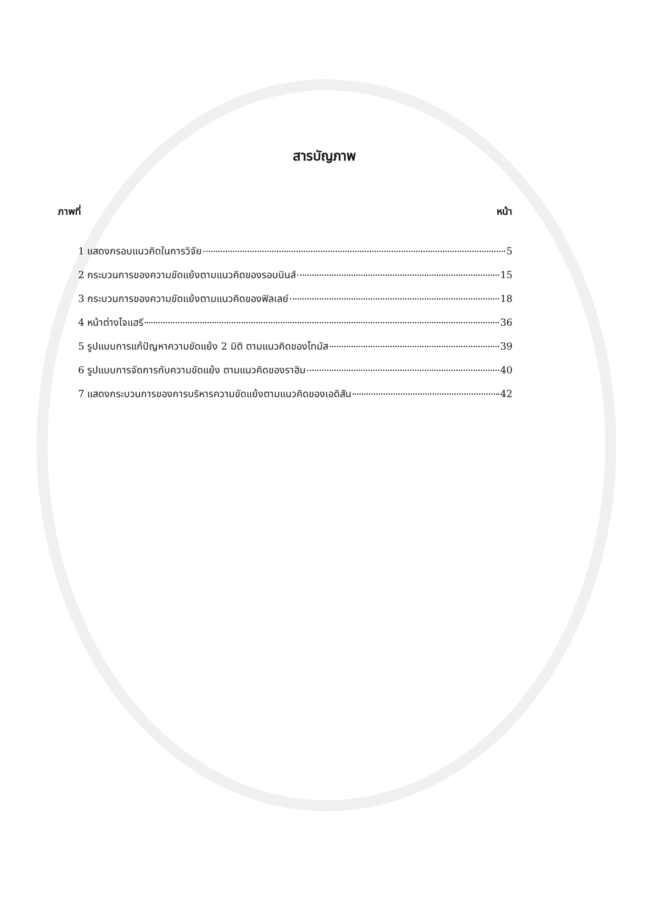สารบัญภาพ
ภาพที่ หน้า
1 แสดงกรอบแนวคิดในการวิจัย 5
2 กระบวนการของความขัดแย้งตามแนวคิดของรอบบินส์ 15
3 กระบวนการของความขัดแย้งตามแนวคิดของฟิลเลย์ 18
4 หน้าต่างโจแฮรี 36
5 รูปแบบการแก้ปัญหาความขัดแย้ง 2 มิติ ตามแนวคิดของโทมัส 39
6 รูปแบบการจัดการกับความขัดแย้ง ตามแนวคิดของราฮิม 40
7 แสดงกระบวนการของการบริหารความขัดแย้งตามแนวคิดของเอดิสัน 42